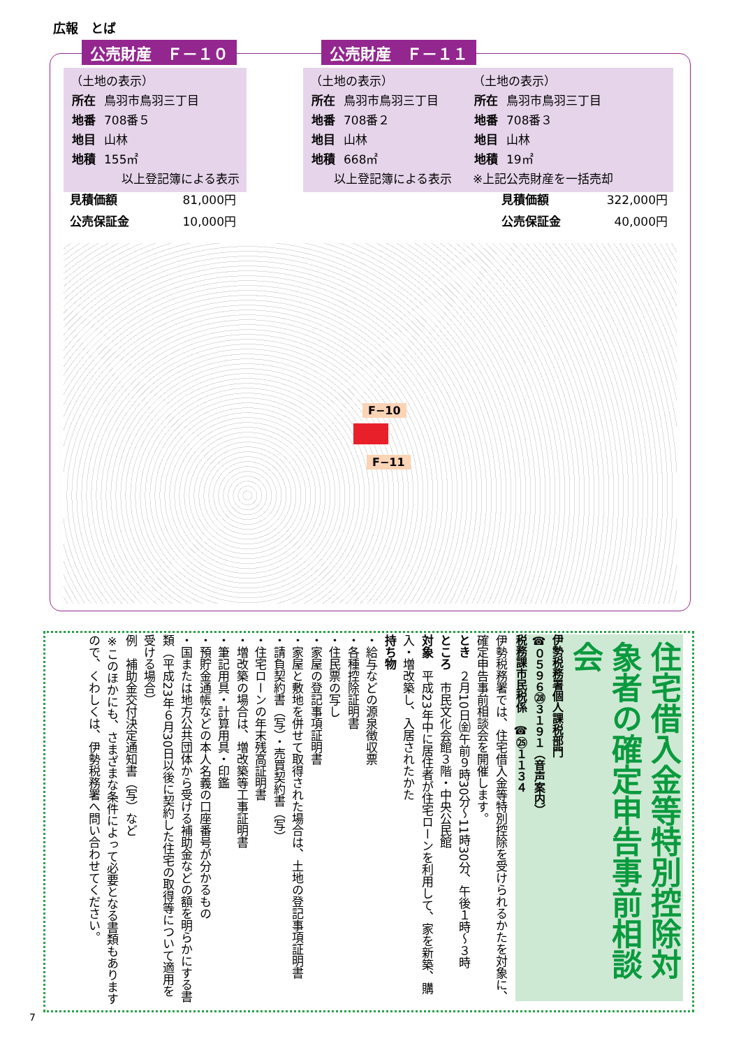広報　とば
公売財産　Ｆ－１０ 公売財産　Ｆ－１１
（土地の表示）
| 所在 | 鳥羽市鳥羽三丁目 |
| 地番 | 708番５ |
| 地目 | 山林 |
| 地積 | 155㎡ |
以上登記簿による表示
（土地の表示）
| 所在 | 鳥羽市鳥羽三丁目 |
| 地番 | 708番２ |
| 地目 | 山林 |
| 地積 | 668㎡ |
　　以上登記簿による表示
（土地の表示）
| 所在 | 鳥羽市鳥羽三丁目 |
| 地番 | 708番３ |
| 地目 | 山林 |
| 地積 | 19㎡ |
※上記公売財産を一括売却
| 見積価額 | 81,000円 |
| 公売保証金 | 10,000円 |
| 見積価額 | 322,000円 |
| 公売保証金 | 40,000円 |
F−10
F−11
住宅借入金等特別控除対象者の確定申告事前相談会
伊勢税務署個人課税部門
☎０５９６㉘３１９１（音声案内）
税務課市民税係　☎㉕１１３４
伊勢税務署では、住宅借入金等特別控除を受けられるかたを対象に、確定申告事前相談会を開催します。
とき　２月10日㈮午前９時30分～11時30分、午後１時～３時
ところ　市民文化会館３階・中央公民館
対象　平成23年中に居住者が住宅ローンを利用して、家を新築、購入・増改築し、入居されたかた
持ち物
・給与などの源泉徴収票
・各種控除証明書
・住民票の写し
・家屋の登記事項証明書
・家屋と敷地を併せて取得された場合は、土地の登記事項証明書
・請負契約書（写）・売買契約書（写）
・住宅ローンの年末残高証明書
・増改築の場合は、増改築等工事証明書
・筆記用具・計算用具・印鑑
・預貯金通帳などの本人名義の口座番号が分かるもの
・国または地方公共団体から受ける補助金などの額を明らかにする書類（平成23年６月30日以後に契約した住宅の取得等について適用を受ける場合）
例　補助金交付決定通知書（写）など
※このほかにも、さまざまな条件によって必要となる書類もありますので、くわしくは、伊勢税務署へ問い合わせてください。
7